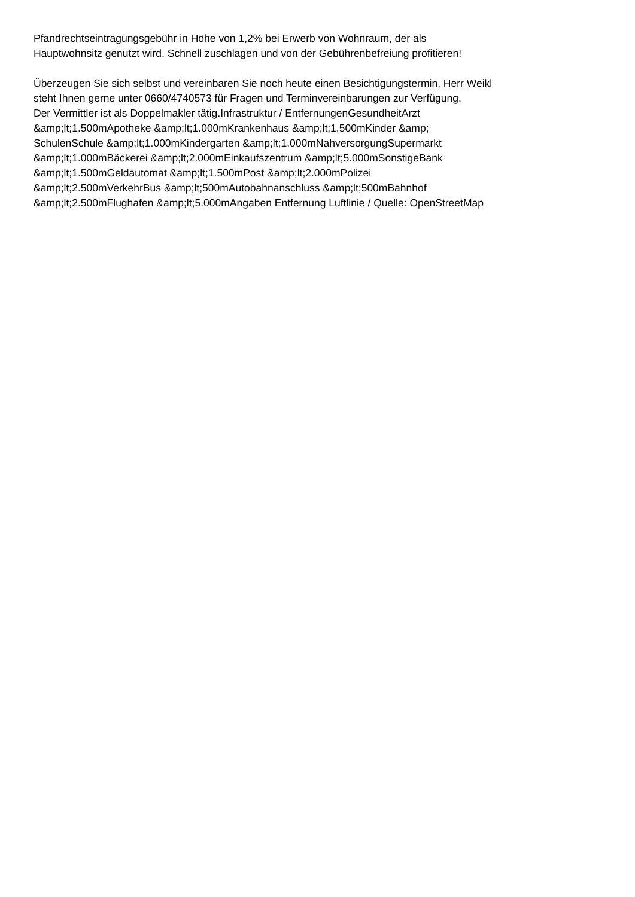Pfandrechtseintragungsgebühr in Höhe von 1,2% bei Erwerb von Wohnraum, der als
Hauptwohnsitz genutzt wird. Schnell zuschlagen und von der Gebührenbefreiung profitieren!
Überzeugen Sie sich selbst und vereinbaren Sie noch heute einen Besichtigungstermin. Herr Weikl
steht Ihnen gerne unter 0660/4740573 für Fragen und Terminvereinbarungen zur Verfügung.
Der Vermittler ist als Doppelmakler tätig.Infrastruktur / EntfernungenGesundheitArzt
&amp;lt;1.500mApotheke &amp;lt;1.000mKrankenhaus &amp;lt;1.500mKinder &amp;
SchulenSchule &amp;lt;1.000mKindergarten &amp;lt;1.000mNahversorgungSupermarkt
&amp;lt;1.000mBäckerei &amp;lt;2.000mEinkaufszentrum &amp;lt;5.000mSonstigeBank
&amp;lt;1.500mGeldautomat &amp;lt;1.500mPost &amp;lt;2.000mPolizei
&amp;lt;2.500mVerkehrBus &amp;lt;500mAutobahnanschluss &amp;lt;500mBahnhof
&amp;lt;2.500mFlughafen &amp;lt;5.000mAngaben Entfernung Luftlinie / Quelle: OpenStreetMap